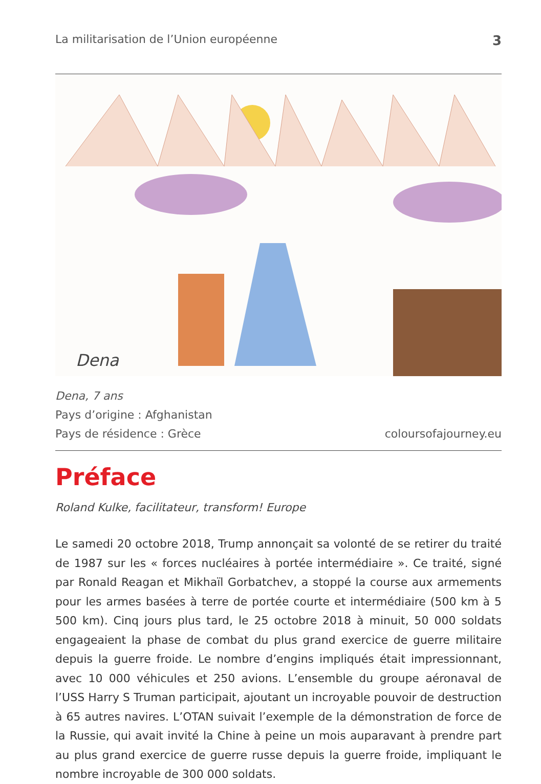La militarisation de l’Union européenne 3
Dena
Dena, 7 ans
Pays d’origine : Afghanistan
Pays de résidence : Grèce
coloursofajourney.eu
Préface
Roland Kulke, facilitateur, transform! Europe
Le samedi 20 octobre 2018, Trump annonçait sa volonté de se retirer du traité de 1987 sur les « forces nucléaires à portée intermédiaire ». Ce traité, signé par Ronald Reagan et Mikhaïl Gorbatchev, a stoppé la course aux armements pour les armes basées à terre de portée courte et intermédiaire (500 km à 5 500 km). Cinq jours plus tard, le 25 octobre 2018 à minuit, 50 000 soldats engageaient la phase de combat du plus grand exercice de guerre militaire depuis la guerre froide. Le nombre d’engins impliqués était impressionnant, avec 10 000 véhicules et 250 avions. L’ensemble du groupe aéronaval de l’USS Harry S Truman participait, ajoutant un incroyable pouvoir de destruction à 65 autres navires. L’OTAN suivait l’exemple de la démonstration de force de la Russie, qui avait invité la Chine à peine un mois auparavant à prendre part au plus grand exercice de guerre russe depuis la guerre froide, impliquant le nombre incroyable de 300 000 soldats.